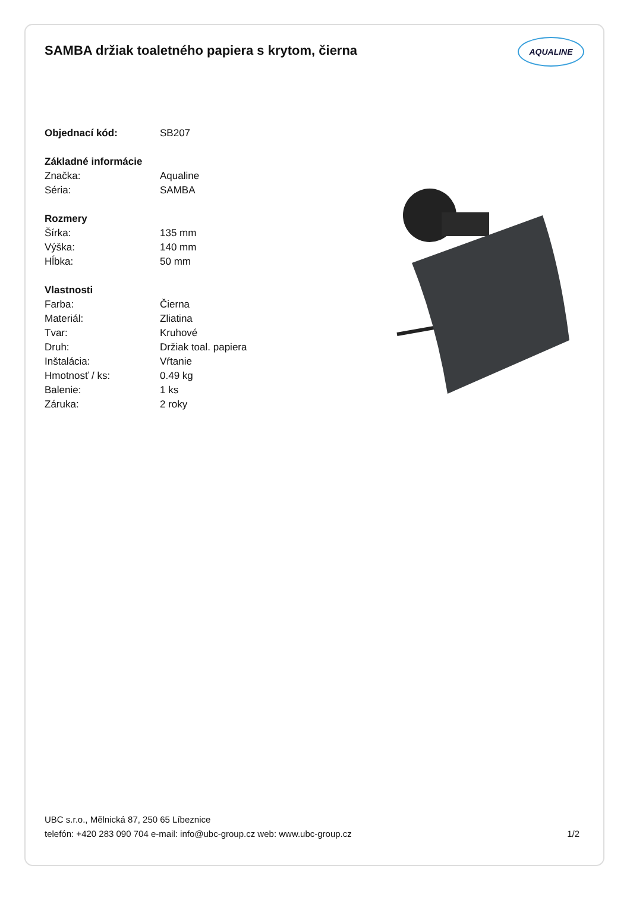SAMBA držiak toaletného papiera s krytom, čierna
AQUALINE
| Objednací kód: | SB207 |
| Základné informácie | |
| Značka: | Aqualine |
| Séria: | SAMBA |
| Rozmery | |
| Šírka: | 135 mm |
| Výška: | 140 mm |
| Hĺbka: | 50 mm |
| Vlastnosti | |
| Farba: | Čierna |
| Materiál: | Zliatina |
| Tvar: | Kruhové |
| Druh: | Držiak toal. papiera |
| Inštalácia: | Vŕtanie |
| Hmotnosť / ks: | 0.49 kg |
| Balenie: | 1 ks |
| Záruka: | 2 roky |
UBC s.r.o., Mělnická 87, 250 65 Líbeznice
telefón: +420 283 090 704 e-mail: info@ubc-group.cz web: www.ubc-group.cz
1/2